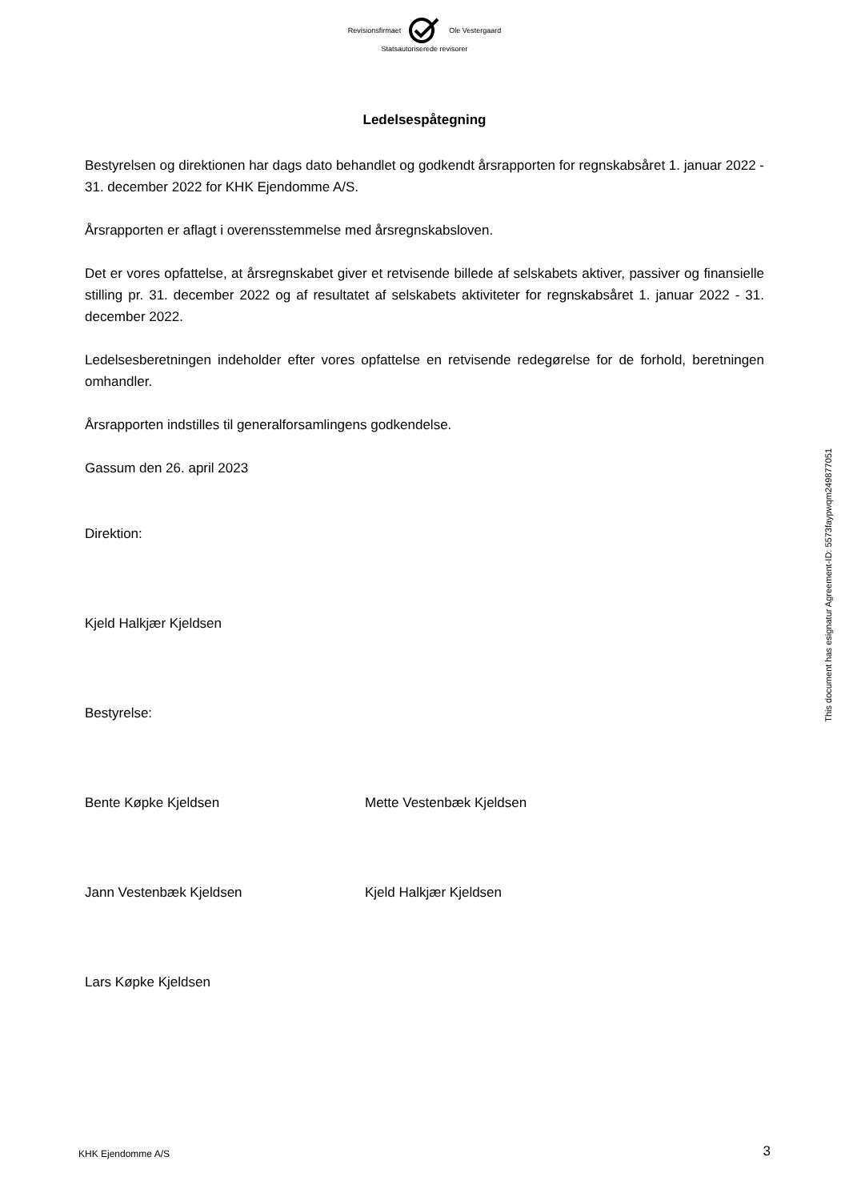Revisionsfirmaet Ole Vestergaard
Statsautoriserede revisorer
Ledelsespåtegning
Bestyrelsen og direktionen har dags dato behandlet og godkendt årsrapporten for regnskabsåret 1. januar 2022 - 31. december 2022 for KHK Ejendomme A/S.
Årsrapporten er aflagt i overensstemmelse med årsregnskabsloven.
Det er vores opfattelse, at årsregnskabet giver et retvisende billede af selskabets aktiver, passiver og finansielle stilling pr. 31. december 2022 og af resultatet af selskabets aktiviteter for regnskabsåret 1. januar 2022 - 31. december 2022.
Ledelsesberetningen indeholder efter vores opfattelse en retvisende redegørelse for de forhold, beretningen omhandler.
Årsrapporten indstilles til generalforsamlingens godkendelse.
Gassum den 26. april 2023
Direktion:
Kjeld Halkjær Kjeldsen
Bestyrelse:
Bente Køpke Kjeldsen Mette Vestenbæk Kjeldsen
Jann Vestenbæk Kjeldsen Kjeld Halkjær Kjeldsen
Lars Køpke Kjeldsen
This document has esignatur Agreement-ID: 5573faypwqm249877051
KHK Ejendomme A/S 3